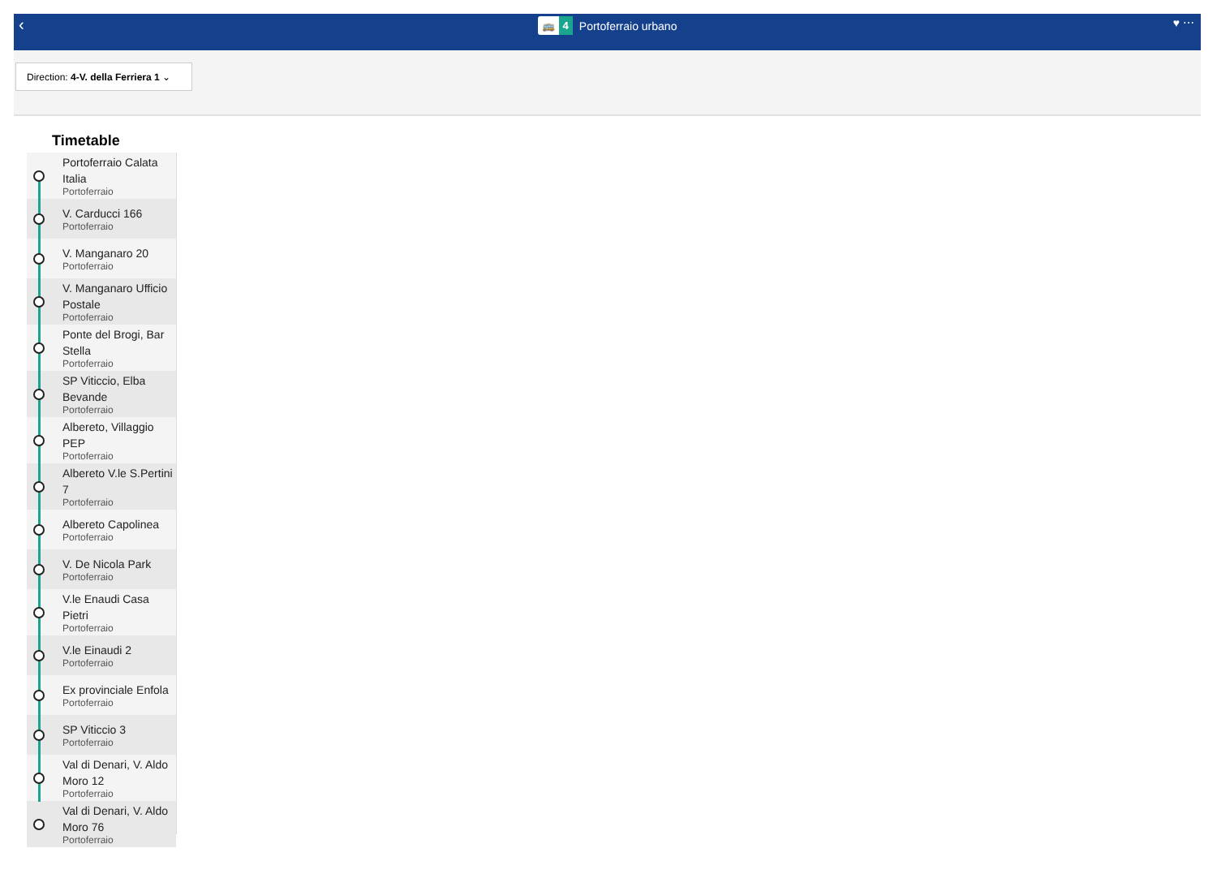‹
🚌 4
Portoferraio urbano
♥ ⋯
Direction: 4-V. della Ferriera 1 ⌄
Timetable
Portoferraio Calata Italia
Portoferraio
V. Carducci 166
Portoferraio
V. Manganaro 20
Portoferraio
V. Manganaro Ufficio Postale
Portoferraio
Ponte del Brogi, Bar Stella
Portoferraio
SP Viticcio, Elba Bevande
Portoferraio
Albereto, Villaggio PEP
Portoferraio
Albereto V.le S.Pertini 7
Portoferraio
Albereto Capolinea
Portoferraio
V. De Nicola Park
Portoferraio
V.le Enaudi Casa Pietri
Portoferraio
V.le Einaudi 2
Portoferraio
Ex provinciale Enfola
Portoferraio
SP Viticcio 3
Portoferraio
Val di Denari, V. Aldo Moro 12
Portoferraio
Val di Denari, V. Aldo Moro 76
Portoferraio